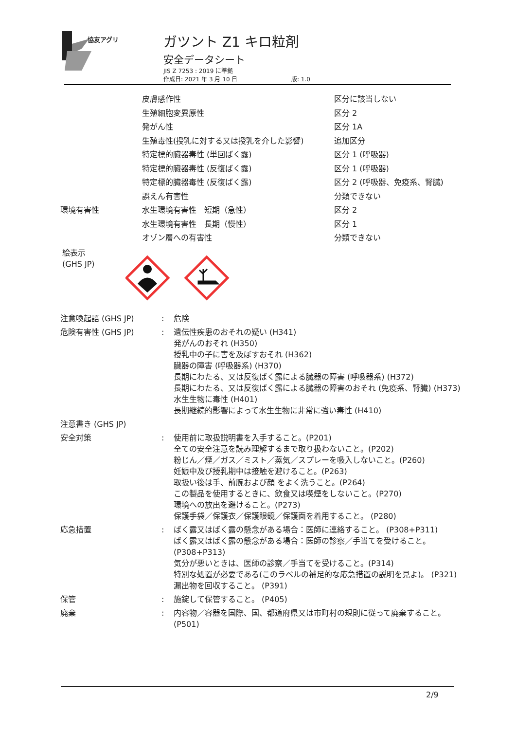協友アグリ
ガツント Z1 キロ粒剤
安全データシート
JIS Z 7253 : 2019 に準拠
作成日: 2021 年 3 月 10 日 版: 1.0
| | 皮膚感作性 | 区分に該当しない |
| | 生殖細胞変異原性 | 区分 2 |
| | 発がん性 | 区分 1A |
| | 生殖毒性(授乳に対する又は授乳を介した影響) | 追加区分 |
| | 特定標的臓器毒性 (単回ばく露) | 区分 1 (呼吸器) |
| | 特定標的臓器毒性 (反復ばく露) | 区分 1 (呼吸器) |
| | 特定標的臓器毒性 (反復ばく露) | 区分 2 (呼吸器、免疫系、腎臓) |
| | 誤えん有害性 | 分類できない |
| 環境有害性 | 水生環境有害性 短期（急性） | 区分 2 |
| | 水生環境有害性 長期（慢性） | 区分 1 |
| | オゾン層への有害性 | 分類できない |
絵表示
(GHS JP)
| 注意喚起語 (GHS JP) | : | 危険 |
| 危険有害性 (GHS JP) | : | 遺伝性疾患のおそれの疑い (H341) 発がんのおそれ (H350) 授乳中の子に害を及ぼすおそれ (H362) 臓器の障害 (呼吸器系) (H370) 長期にわたる、又は反復ばく露による臓器の障害 (呼吸器系) (H372) 長期にわたる、又は反復ばく露による臓器の障害のおそれ (免疫系、腎臓) (H373) 水生生物に毒性 (H401) 長期継続的影響によって水生生物に非常に強い毒性 (H410) |
| 注意書き (GHS JP) | | |
| 安全対策 | : | 使用前に取扱説明書を入手すること。(P201) 全ての安全注意を読み理解するまで取り扱わないこと。(P202) 粉じん／煙／ガス／ミスト／蒸気／スプレーを吸入しないこと。(P260) 妊娠中及び授乳期中は接触を避けること。(P263) 取扱い後は手、前腕および顔 をよく洗うこと。(P264) この製品を使用するときに、飲食又は喫煙をしないこと。(P270) 環境への放出を避けること。(P273) 保護手袋／保護衣／保護眼鏡／保護面を着用すること。 (P280) |
| 応急措置 | : | ばく露又はばく露の懸念がある場合：医師に連絡すること。 (P308+P311) ばく露又はばく露の懸念がある場合：医師の診察／手当てを受けること。 (P308+P313) 気分が悪いときは、医師の診察／手当てを受けること。(P314) 特別な処置が必要である(このラベルの補足的な応急措置の説明を見よ)。 (P321) 漏出物を回収すること。 (P391) |
| 保管 | : | 施錠して保管すること。 (P405) |
| 廃棄 | : | 内容物／容器を国際、国、都道府県又は市町村の規則に従って廃棄すること。 (P501) |
2/9